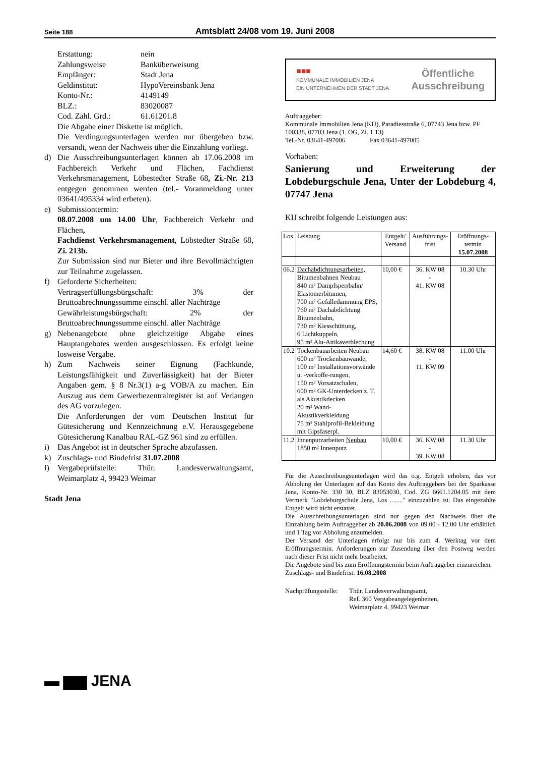Seite 188
Amtsblatt 24/08 vom 19. Juni 2008
Erstattung: nein
Zahlungsweise Banküberweisung
Empfänger: Stadt Jena
Geldinstitut: HypoVereinsbank Jena
Konto-Nr.: 4149149
BLZ.: 83020087
Cod. Zahl. Grd.: 61.61201.8
Die Abgabe einer Diskette ist möglich.
Die Verdingungsunterlagen werden nur übergeben bzw. versandt, wenn der Nachweis über die Einzahlung vorliegt.
d) Die Ausschreibungsunterlagen können ab 17.06.2008 im Fachbereich Verkehr und Flächen, Fachdienst Verkehrsmanagement, Löbestedter Straße 68, Zi.-Nr. 213 entgegen genommen werden (tel.- Voranmeldung unter 03641/495334 wird erbeten).
e) Submissiontermin:
08.07.2008 um 14.00 Uhr, Fachbereich Verkehr und Flächen,
Fachdienst Verkehrsmanagement, Löbstedter Straße 68, Zi. 213b.
Zur Submission sind nur Bieter und ihre Bevollmächtigten zur Teilnahme zugelassen.
f) Geforderte Sicherheiten:
Vertragserfüllungsbürgschaft: 3% der Bruttoabrechnungssumme einschl. aller Nachträge
Gewährleistungsbürgschaft: 2% der Bruttoabrechnungssumme einschl. aller Nachträge
g) Nebenangebote ohne gleichzeitige Abgabe eines Hauptangebotes werden ausgeschlossen. Es erfolgt keine losweise Vergabe.
h) Zum Nachweis seiner Eignung (Fachkunde, Leistungsfähigkeit und Zuverlässigkeit) hat der Bieter Angaben gem. § 8 Nr.3(1) a-g VOB/A zu machen. Ein Auszug aus dem Gewerbezentralregister ist auf Verlangen des AG vorzulegen.
Die Anforderungen der vom Deutschen Institut für Gütesicherung und Kennzeichnung e.V. Herausgegebene Gütesicherung Kanalbau RAL-GZ 961 sind zu erfüllen.
i) Das Angebot ist in deutscher Sprache abzufassen.
k) Zuschlags- und Bindefrist 31.07.2008
l) Vergabeprüfstelle: Thür. Landesverwaltungsamt, Weimarplatz 4, 99423 Weimar
Stadt Jena
▬ ▆▆ JENA
■■■
KOMMUNALE IMMOBILIEN JENA
EIN UNTERNEHMEN DER STADT JENA
Öffentliche
Ausschreibung
Auftraggeber:
Kommunale Immobilien Jena (KIJ), Paradiesstraße 6, 07743 Jena bzw. PF 100338, 07703 Jena (1. OG, Zi. 1.13)
Tel.-Nr. 03641-497006 Fax 03641-497005
Vorhaben:
Sanierung und Erweiterung der Lobdeburgschule Jena, Unter der Lobdeburg 4, 07747 Jena
KIJ schreibt folgende Leistungen aus:
| Los | Leistung | Entgelt/ Versand | Ausführungs-frist | Eröffnungs-termin 15.07.2008 |
| --- | --- | --- | --- | --- |
| 06.2 | Dachabdichtungsarbeiten, Bitumenbahnen Neubau 840 m² Dampfsperrbahn/ Elastomerbitumen, 700 m² Gefälledämmung EPS, 760 m² Dachabdichtung Bitumenbahn, 730 m² Kiesschüttung, 6 Lichtkuppeln, 95 m² Alu-Attikaverblechung | 10,00 € | 36. KW 08 - 41. KW 08 | 10.30 Uhr |
| 10.2 | Tockenbauarbeiten Neubau 600 m² Trockenbauwände, 100 m² Installationsvorwände u. -verkoffe-rungen, 150 m² Vorsatzschalen, 600 m² GK-Unterdecken z. T. als Akustikdecken 20 m² Wand-Akustikverkleidung 75 m² Stahlprofil-Bekleidung mit Gipsfaserpl. | 14,60 € | 38. KW 08 - 11. KW 09 | 11.00 Uhr |
| 11.2 | Innenputzarbeiten Neubau 1850 m² Innenputz | 10,00 € | 36. KW 08 - 39. KW 08 | 11.30 Uhr |
Für die Ausschreibungsunterlagen wird das o.g. Entgelt erhoben, das vor Abholung der Unterlagen auf das Konto des Auftraggebers bei der Sparkasse Jena, Konto-Nr. 330 30, BLZ 83053030, Cod. ZG 6661.1204.05 mit dem Vermerk "Lobdeburgschule Jena, Los ........" einzuzahlen ist. Das eingezahlte Entgelt wird nicht erstattet.
Die Ausschreibungsunterlagen sind nur gegen den Nachweis über die Einzahlung beim Auftraggeber ab 20.06.2008 von 09.00 - 12.00 Uhr erhältlich und 1 Tag vor Abholung anzumelden.
Der Versand der Unterlagen erfolgt nur bis zum 4. Werktag vor dem Eröffnungstermin. Anforderungen zur Zusendung über den Postweg werden nach dieser Frist nicht mehr bearbeitet.
Die Angebote sind bis zum Eröffnungstermin beim Auftraggeber einzureichen.
Zuschlags- und Bindefrist: 16.08.2008
Nachprüfungsstelle: Thür. Landesverwaltungsamt,
Ref. 360 Vergabeangelegenheiten,
Weimarplatz 4, 99423 Weimar